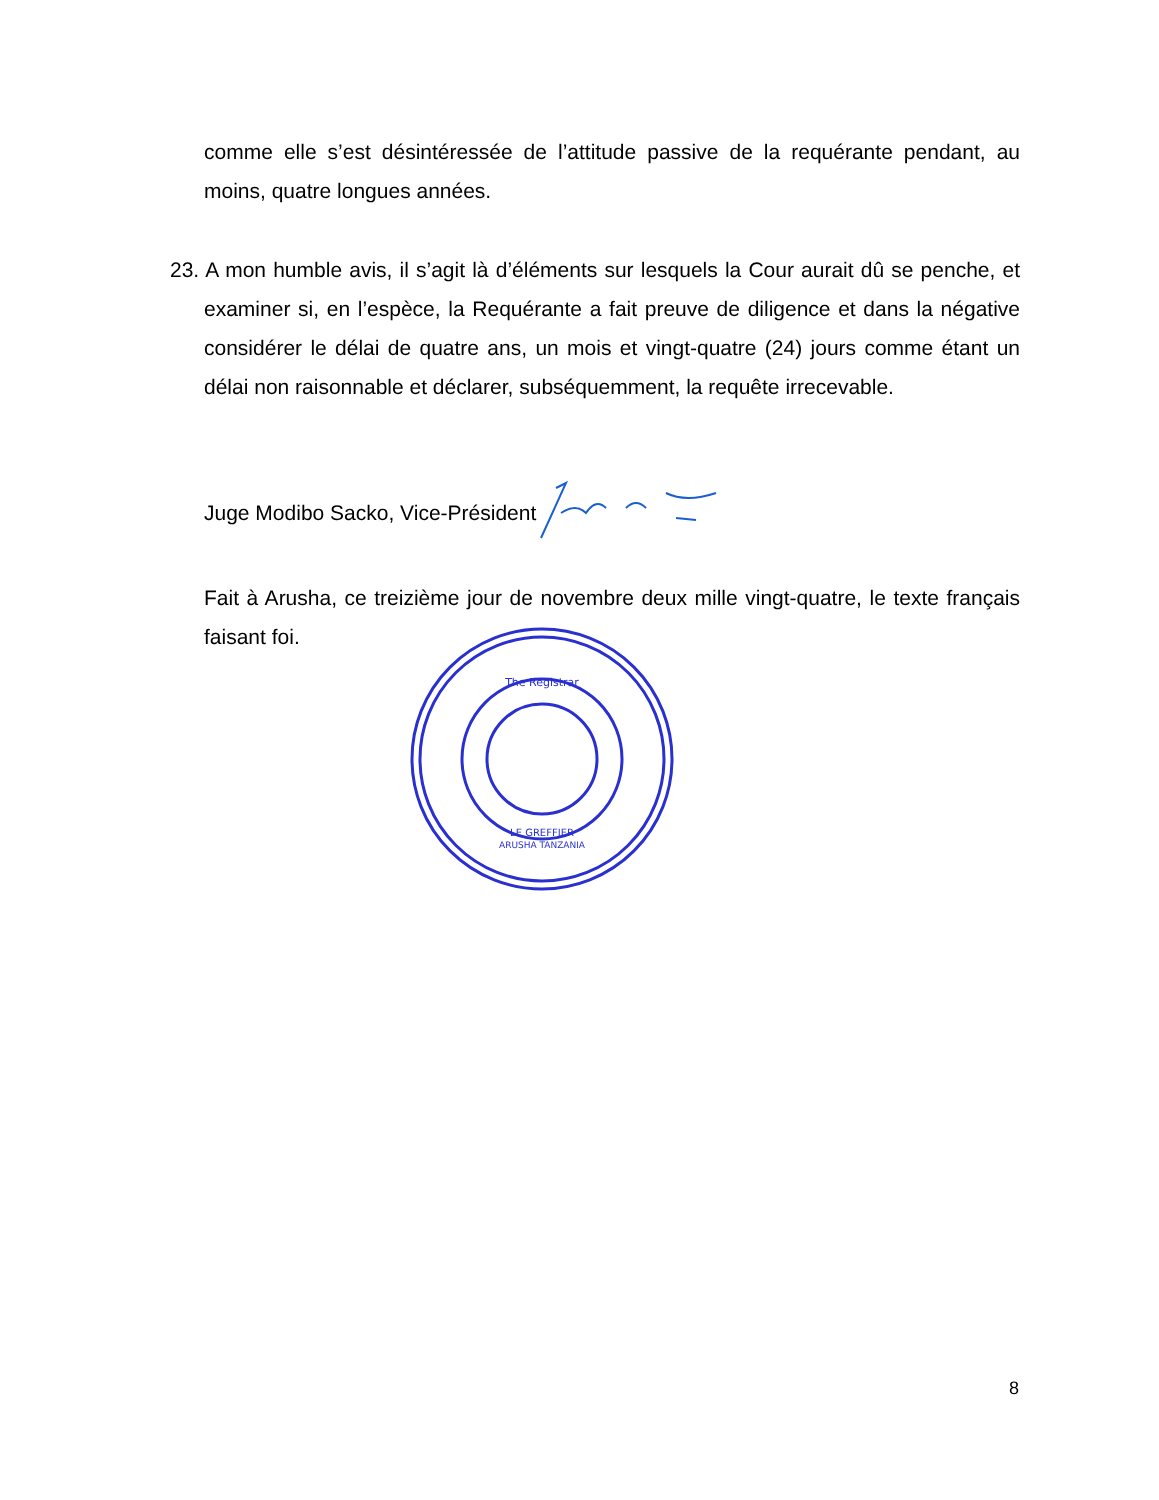comme elle s’est désintéressée de l’attitude passive de la requérante pendant, au moins, quatre longues années.
23. A mon humble avis, il s’agit là d’éléments sur lesquels la Cour aurait dû se penche, et examiner si, en l’espèce, la Requérante a fait preuve de diligence et dans la négative considérer le délai de quatre ans, un mois et vingt-quatre (24) jours comme étant un délai non raisonnable et déclarer, subséquemment, la requête irrecevable.
Juge Modibo Sacko, Vice-Président
Fait à Arusha, ce treizième jour de novembre deux mille vingt-quatre, le texte français faisant foi.
The Registrar
LE GREFFIER
ARUSHA TANZANIA
8